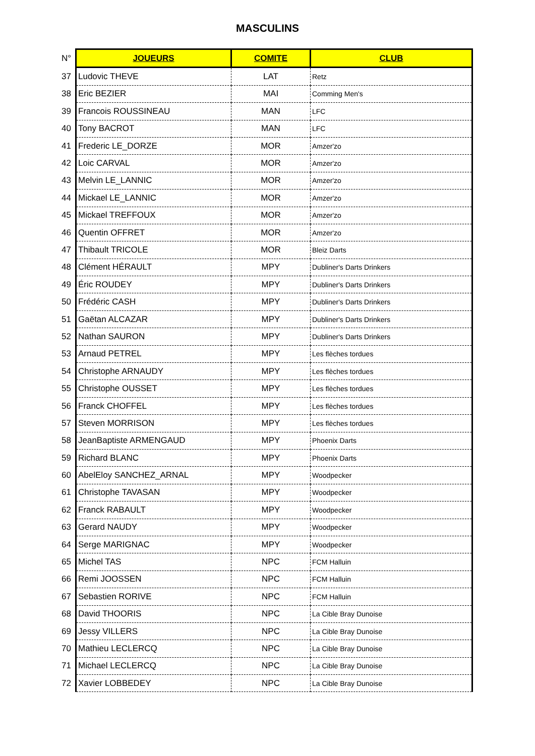MASCULINS
| N° | JOUEURS | COMITE | CLUB |
| --- | --- | --- | --- |
| 37 | Ludovic THEVE | LAT | Retz |
| 38 | Eric BEZIER | MAI | Comming Men's |
| 39 | Francois ROUSSINEAU | MAN | LFC |
| 40 | Tony BACROT | MAN | LFC |
| 41 | Frederic LE_DORZE | MOR | Amzer'zo |
| 42 | Loic CARVAL | MOR | Amzer'zo |
| 43 | Melvin LE_LANNIC | MOR | Amzer'zo |
| 44 | Mickael LE_LANNIC | MOR | Amzer'zo |
| 45 | Mickael TREFFOUX | MOR | Amzer'zo |
| 46 | Quentin OFFRET | MOR | Amzer'zo |
| 47 | Thibault TRICOLE | MOR | Bleiz Darts |
| 48 | Clément HÉRAULT | MPY | Dubliner's Darts Drinkers |
| 49 | Éric ROUDEY | MPY | Dubliner's Darts Drinkers |
| 50 | Frédéric CASH | MPY | Dubliner's Darts Drinkers |
| 51 | Gaëtan ALCAZAR | MPY | Dubliner's Darts Drinkers |
| 52 | Nathan SAURON | MPY | Dubliner's Darts Drinkers |
| 53 | Arnaud PETREL | MPY | Les flèches tordues |
| 54 | Christophe ARNAUDY | MPY | Les flèches tordues |
| 55 | Christophe OUSSET | MPY | Les flèches tordues |
| 56 | Franck CHOFFEL | MPY | Les flèches tordues |
| 57 | Steven MORRISON | MPY | Les flèches tordues |
| 58 | JeanBaptiste ARMENGAUD | MPY | Phoenix Darts |
| 59 | Richard BLANC | MPY | Phoenix Darts |
| 60 | AbelEloy SANCHEZ_ARNAL | MPY | Woodpecker |
| 61 | Christophe TAVASAN | MPY | Woodpecker |
| 62 | Franck RABAULT | MPY | Woodpecker |
| 63 | Gerard NAUDY | MPY | Woodpecker |
| 64 | Serge MARIGNAC | MPY | Woodpecker |
| 65 | Michel TAS | NPC | FCM Halluin |
| 66 | Remi JOOSSEN | NPC | FCM Halluin |
| 67 | Sebastien RORIVE | NPC | FCM Halluin |
| 68 | David THOORIS | NPC | La Cible Bray Dunoise |
| 69 | Jessy VILLERS | NPC | La Cible Bray Dunoise |
| 70 | Mathieu LECLERCQ | NPC | La Cible Bray Dunoise |
| 71 | Michael LECLERCQ | NPC | La Cible Bray Dunoise |
| 72 | Xavier LOBBEDEY | NPC | La Cible Bray Dunoise |